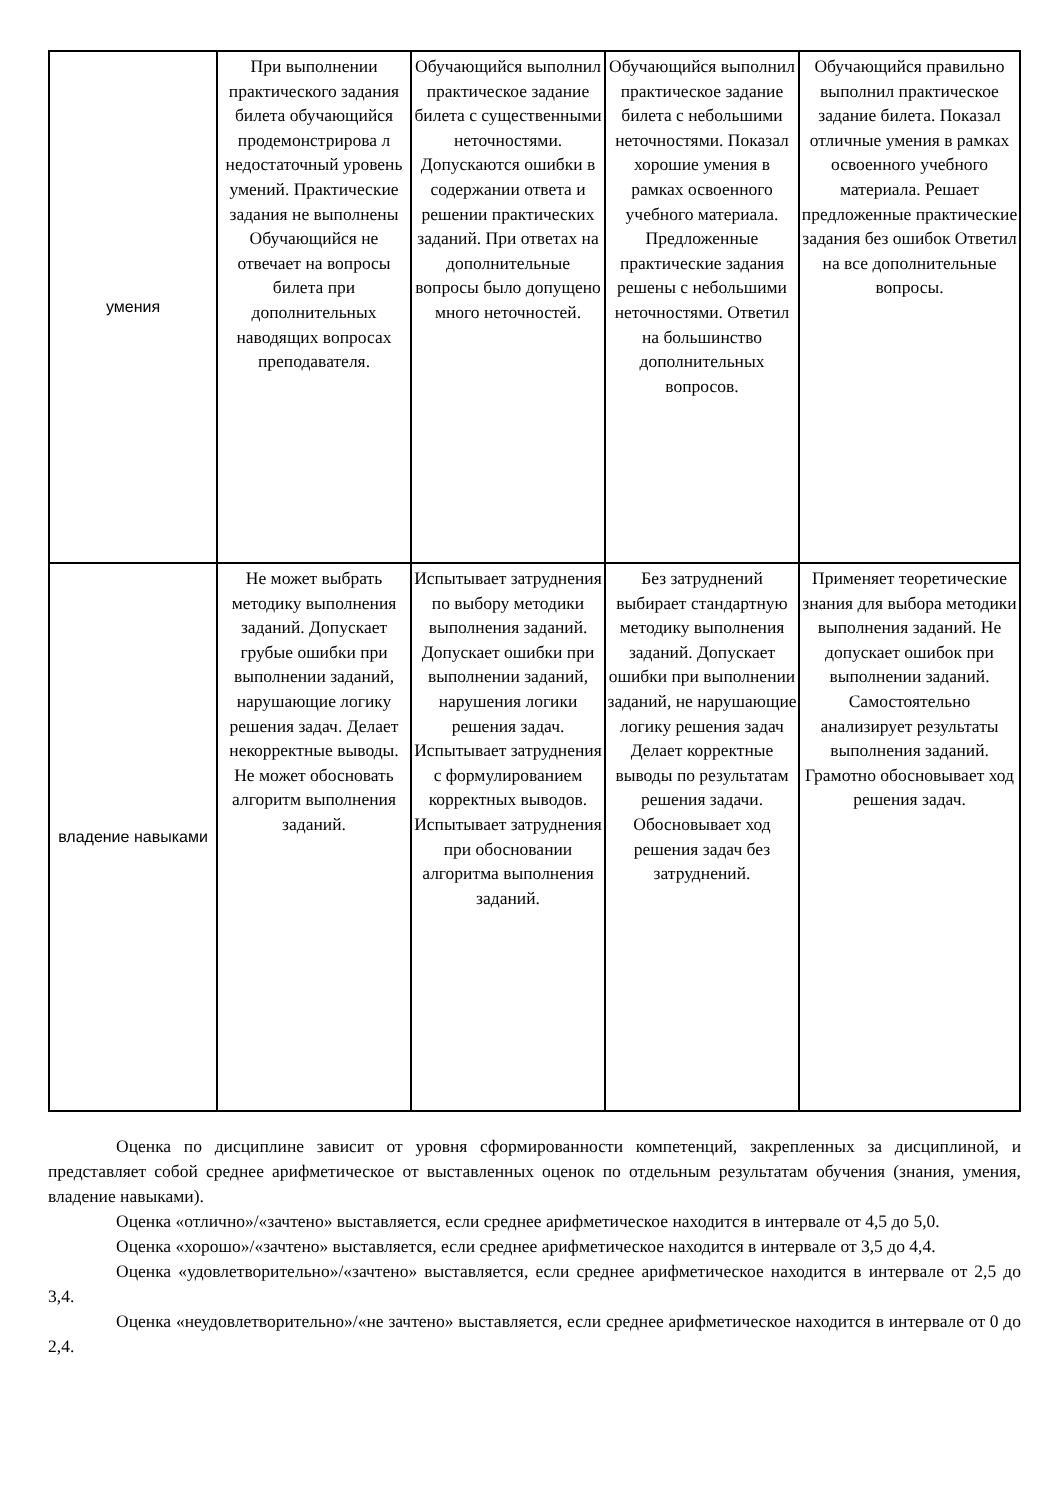| умения | При выполнении практического задания билета обучающийся продемонстрирова л недостаточный уровень умений. Практические задания не выполнены Обучающийся не отвечает на вопросы билета при дополнительных наводящих вопросах преподавателя. | Обучающийся выполнил практическое задание билета с существенными неточностями. Допускаются ошибки в содержании ответа и решении практических заданий. При ответах на дополнительные вопросы было допущено много неточностей. | Обучающийся выполнил практическое задание билета с небольшими неточностями. Показал хорошие умения в рамках освоенного учебного материала. Предложенные практические задания решены с небольшими неточностями. Ответил на большинство дополнительных вопросов. | Обучающийся правильно выполнил практическое задание билета. Показал отличные умения в рамках освоенного учебного материала. Решает предложенные практические задания без ошибок Ответил на все дополнительные вопросы. |
| владение навыками | Не может выбрать методику выполнения заданий. Допускает грубые ошибки при выполнении заданий, нарушающие логику решения задач. Делает некорректные выводы. Не может обосновать алгоритм выполнения заданий. | Испытывает затруднения по выбору методики выполнения заданий. Допускает ошибки при выполнении заданий, нарушения логики решения задач. Испытывает затруднения с формулированием корректных выводов. Испытывает затруднения при обосновании алгоритма выполнения заданий. | Без затруднений выбирает стандартную методику выполнения заданий. Допускает ошибки при выполнении заданий, не нарушающие логику решения задач Делает корректные выводы по результатам решения задачи. Обосновывает ход решения задач без затруднений. | Применяет теоретические знания для выбора методики выполнения заданий. Не допускает ошибок при выполнении заданий. Самостоятельно анализирует результаты выполнения заданий. Грамотно обосновывает ход решения задач. |
Оценка по дисциплине зависит от уровня сформированности компетенций, закрепленных за дисциплиной, и представляет собой среднее арифметическое от выставленных оценок по отдельным результатам обучения (знания, умения, владение навыками).
Оценка «отлично»/«зачтено» выставляется, если среднее арифметическое находится в интервале от 4,5 до 5,0.
Оценка «хорошо»/«зачтено» выставляется, если среднее арифметическое находится в интервале от 3,5 до 4,4.
Оценка «удовлетворительно»/«зачтено» выставляется, если среднее арифметическое находится в интервале от 2,5 до 3,4.
Оценка «неудовлетворительно»/«не зачтено» выставляется, если среднее арифметическое находится в интервале от 0 до 2,4.